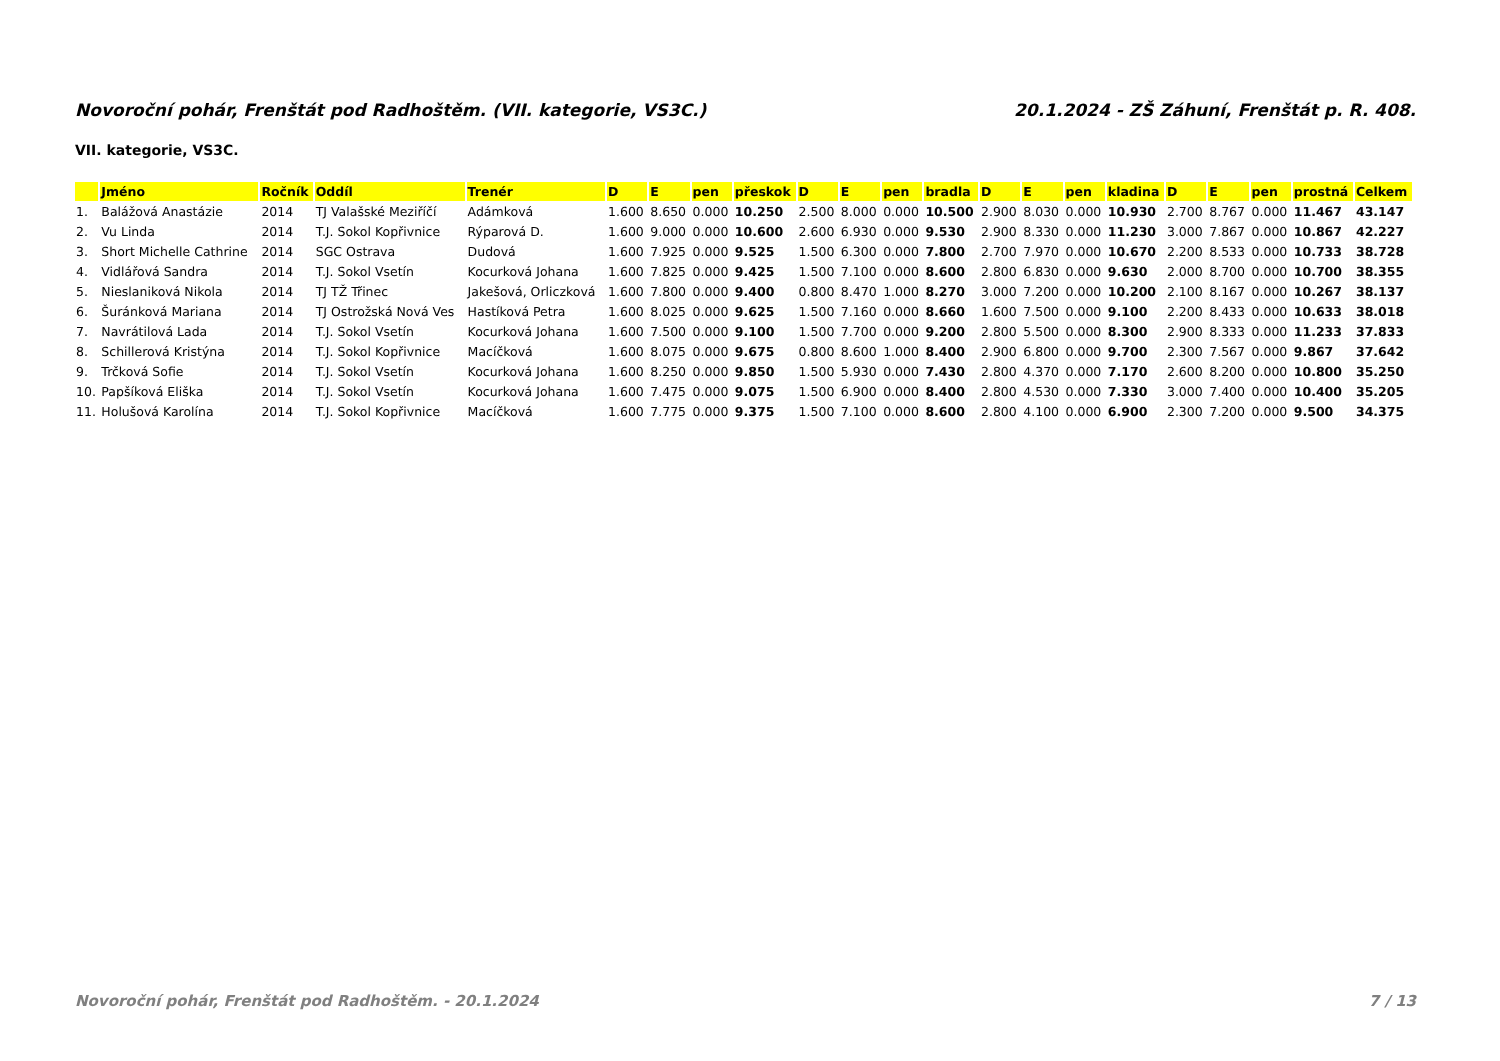Novoroční pohár, Frenštát pod Radhoštěm. (VII. kategorie, VS3C.) 20.1.2024 - ZŠ Záhuní, Frenštát p. R. 408.
VII. kategorie, VS3C.
| | Jméno | Ročník | Oddíl | Trenér | D | E | pen | přeskok | D | E | pen | bradla | D | E | pen | kladina | D | E | pen | prostná | Celkem |
| --- | --- | --- | --- | --- | --- | --- | --- | --- | --- | --- | --- | --- | --- | --- | --- | --- | --- | --- | --- | --- | --- |
| 1. | Balážová Anastázie | 2014 | TJ Valašské Meziříčí | Adámková | 1.600 | 8.650 | 0.000 | 10.250 | 2.500 | 8.000 | 0.000 | 10.500 | 2.900 | 8.030 | 0.000 | 10.930 | 2.700 | 8.767 | 0.000 | 11.467 | 43.147 |
| 2. | Vu Linda | 2014 | T.J. Sokol Kopřivnice | Rýparová D. | 1.600 | 9.000 | 0.000 | 10.600 | 2.600 | 6.930 | 0.000 | 9.530 | 2.900 | 8.330 | 0.000 | 11.230 | 3.000 | 7.867 | 0.000 | 10.867 | 42.227 |
| 3. | Short Michelle Cathrine | 2014 | SGC Ostrava | Dudová | 1.600 | 7.925 | 0.000 | 9.525 | 1.500 | 6.300 | 0.000 | 7.800 | 2.700 | 7.970 | 0.000 | 10.670 | 2.200 | 8.533 | 0.000 | 10.733 | 38.728 |
| 4. | Vidlářová Sandra | 2014 | T.J. Sokol Vsetín | Kocurková Johana | 1.600 | 7.825 | 0.000 | 9.425 | 1.500 | 7.100 | 0.000 | 8.600 | 2.800 | 6.830 | 0.000 | 9.630 | 2.000 | 8.700 | 0.000 | 10.700 | 38.355 |
| 5. | Nieslaniková Nikola | 2014 | TJ TŽ Třinec | Jakešová, Orliczková | 1.600 | 7.800 | 0.000 | 9.400 | 0.800 | 8.470 | 1.000 | 8.270 | 3.000 | 7.200 | 0.000 | 10.200 | 2.100 | 8.167 | 0.000 | 10.267 | 38.137 |
| 6. | Šuránková Mariana | 2014 | TJ Ostrožská Nová Ves | Hastíková Petra | 1.600 | 8.025 | 0.000 | 9.625 | 1.500 | 7.160 | 0.000 | 8.660 | 1.600 | 7.500 | 0.000 | 9.100 | 2.200 | 8.433 | 0.000 | 10.633 | 38.018 |
| 7. | Navrátilová Lada | 2014 | T.J. Sokol Vsetín | Kocurková Johana | 1.600 | 7.500 | 0.000 | 9.100 | 1.500 | 7.700 | 0.000 | 9.200 | 2.800 | 5.500 | 0.000 | 8.300 | 2.900 | 8.333 | 0.000 | 11.233 | 37.833 |
| 8. | Schillerová Kristýna | 2014 | T.J. Sokol Kopřivnice | Macíčková | 1.600 | 8.075 | 0.000 | 9.675 | 0.800 | 8.600 | 1.000 | 8.400 | 2.900 | 6.800 | 0.000 | 9.700 | 2.300 | 7.567 | 0.000 | 9.867 | 37.642 |
| 9. | Trčková Sofie | 2014 | T.J. Sokol Vsetín | Kocurková Johana | 1.600 | 8.250 | 0.000 | 9.850 | 1.500 | 5.930 | 0.000 | 7.430 | 2.800 | 4.370 | 0.000 | 7.170 | 2.600 | 8.200 | 0.000 | 10.800 | 35.250 |
| 10. | Papšíková Eliška | 2014 | T.J. Sokol Vsetín | Kocurková Johana | 1.600 | 7.475 | 0.000 | 9.075 | 1.500 | 6.900 | 0.000 | 8.400 | 2.800 | 4.530 | 0.000 | 7.330 | 3.000 | 7.400 | 0.000 | 10.400 | 35.205 |
| 11. | Holušová Karolína | 2014 | T.J. Sokol Kopřivnice | Macíčková | 1.600 | 7.775 | 0.000 | 9.375 | 1.500 | 7.100 | 0.000 | 8.600 | 2.800 | 4.100 | 0.000 | 6.900 | 2.300 | 7.200 | 0.000 | 9.500 | 34.375 |
Novoroční pohár, Frenštát pod Radhoštěm. - 20.1.2024 7 / 13